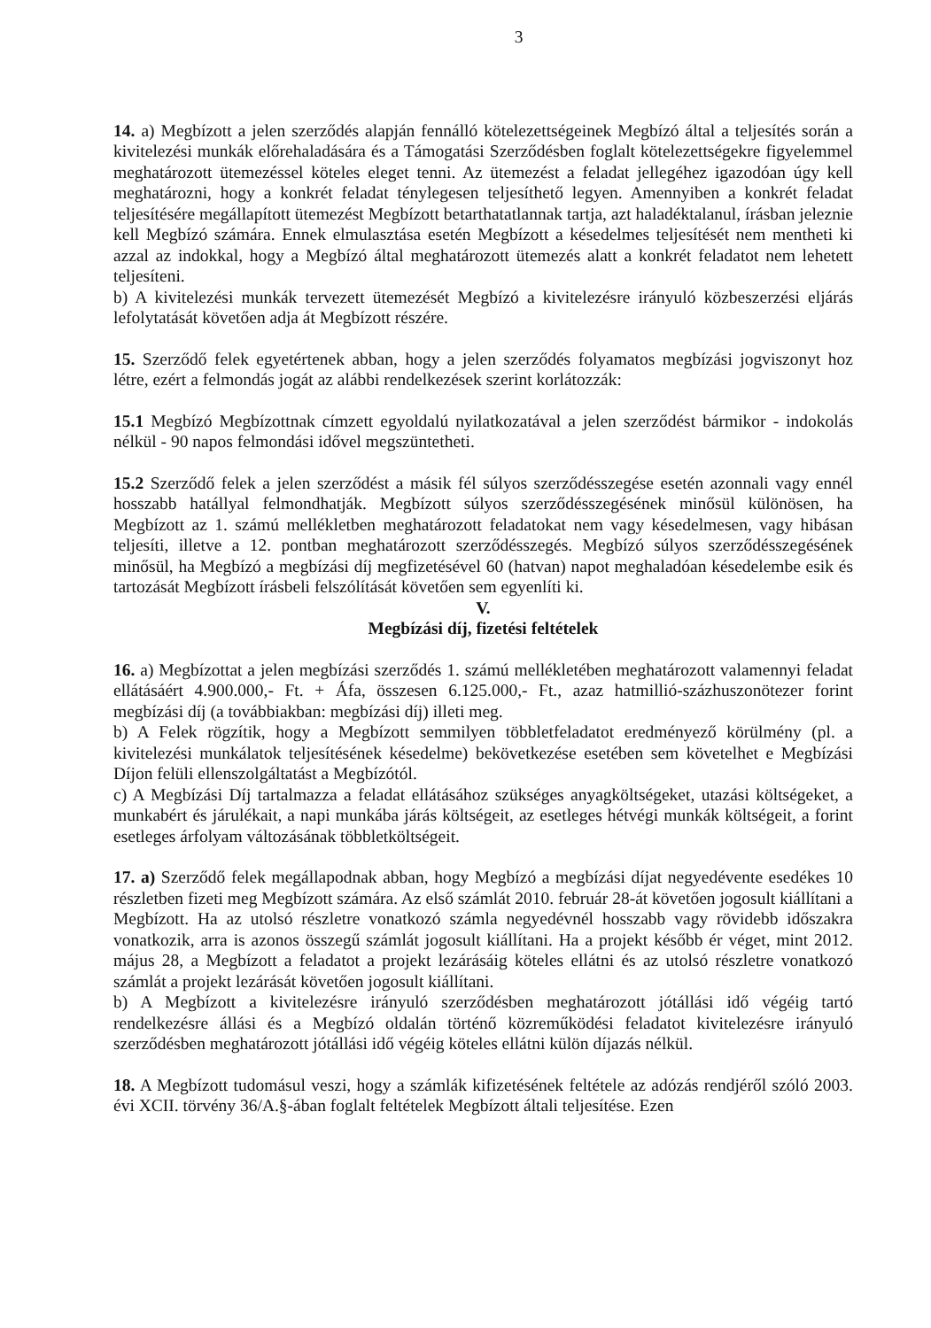3
14. a) Megbízott a jelen szerződés alapján fennálló kötelezettségeinek Megbízó által a teljesítés során a kivitelezési munkák előrehaladására és a Támogatási Szerződésben foglalt kötelezettségekre figyelemmel meghatározott ütemezéssel köteles eleget tenni. Az ütemezést a feladat jellegéhez igazodóan úgy kell meghatározni, hogy a konkrét feladat ténylegesen teljesíthető legyen. Amennyiben a konkrét feladat teljesítésére megállapított ütemezést Megbízott betarthatatlannak tartja, azt haladéktalanul, írásban jeleznie kell Megbízó számára. Ennek elmulasztása esetén Megbízott a késedelmes teljesítését nem mentheti ki azzal az indokkal, hogy a Megbízó által meghatározott ütemezés alatt a konkrét feladatot nem lehetett teljesíteni.
b) A kivitelezési munkák tervezett ütemezését Megbízó a kivitelezésre irányuló közbeszerzési eljárás lefolytatását követően adja át Megbízott részére.
15. Szerződő felek egyetértenek abban, hogy a jelen szerződés folyamatos megbízási jogviszonyt hoz létre, ezért a felmondás jogát az alábbi rendelkezések szerint korlátozzák:
15.1 Megbízó Megbízottnak címzett egyoldalú nyilatkozatával a jelen szerződést bármikor - indokolás nélkül - 90 napos felmondási idővel megszüntetheti.
15.2 Szerződő felek a jelen szerződést a másik fél súlyos szerződésszegése esetén azonnali vagy ennél hosszabb hatállyal felmondhatják. Megbízott súlyos szerződésszegésének minősül különösen, ha Megbízott az 1. számú mellékletben meghatározott feladatokat nem vagy késedelmesen, vagy hibásan teljesíti, illetve a 12. pontban meghatározott szerződésszegés. Megbízó súlyos szerződésszegésének minősül, ha Megbízó a megbízási díj megfizetésével 60 (hatvan) napot meghaladóan késedelembe esik és tartozását Megbízott írásbeli felszólítását követően sem egyenlíti ki.
V.
Megbízási díj, fizetési feltételek
16. a) Megbízottat a jelen megbízási szerződés 1. számú mellékletében meghatározott valamennyi feladat ellátásáért 4.900.000,- Ft. + Áfa, összesen 6.125.000,- Ft., azaz hatmillió-százhuszonötezer forint megbízási díj (a továbbiakban: megbízási díj) illeti meg.
b) A Felek rögzítik, hogy a Megbízott semmilyen többletfeladatot eredményező körülmény (pl. a kivitelezési munkálatok teljesítésének késedelme) bekövetkezése esetében sem követelhet e Megbízási Díjon felüli ellenszolgáltatást a Megbízótól.
c) A Megbízási Díj tartalmazza a feladat ellátásához szükséges anyagköltségeket, utazási költségeket, a munkabért és járulékait, a napi munkába járás költségeit, az esetleges hétvégi munkák költségeit, a forint esetleges árfolyam változásának többletköltségeit.
17. a) Szerződő felek megállapodnak abban, hogy Megbízó a megbízási díjat negyedévente esedékes 10 részletben fizeti meg Megbízott számára. Az első számlát 2010. február 28-át követően jogosult kiállítani a Megbízott. Ha az utolsó részletre vonatkozó számla negyedévnél hosszabb vagy rövidebb időszakra vonatkozik, arra is azonos összegű számlát jogosult kiállítani. Ha a projekt később ér véget, mint 2012. május 28, a Megbízott a feladatot a projekt lezárásáig köteles ellátni és az utolsó részletre vonatkozó számlát a projekt lezárását követően jogosult kiállítani.
b) A Megbízott a kivitelezésre irányuló szerződésben meghatározott jótállási idő végéig tartó rendelkezésre állási és a Megbízó oldalán történő közreműködési feladatot kivitelezésre irányuló szerződésben meghatározott jótállási idő végéig köteles ellátni külön díjazás nélkül.
18. A Megbízott tudomásul veszi, hogy a számlák kifizetésének feltétele az adózás rendjéről szóló 2003. évi XCII. törvény 36/A.§-ában foglalt feltételek Megbízott általi teljesítése. Ezen